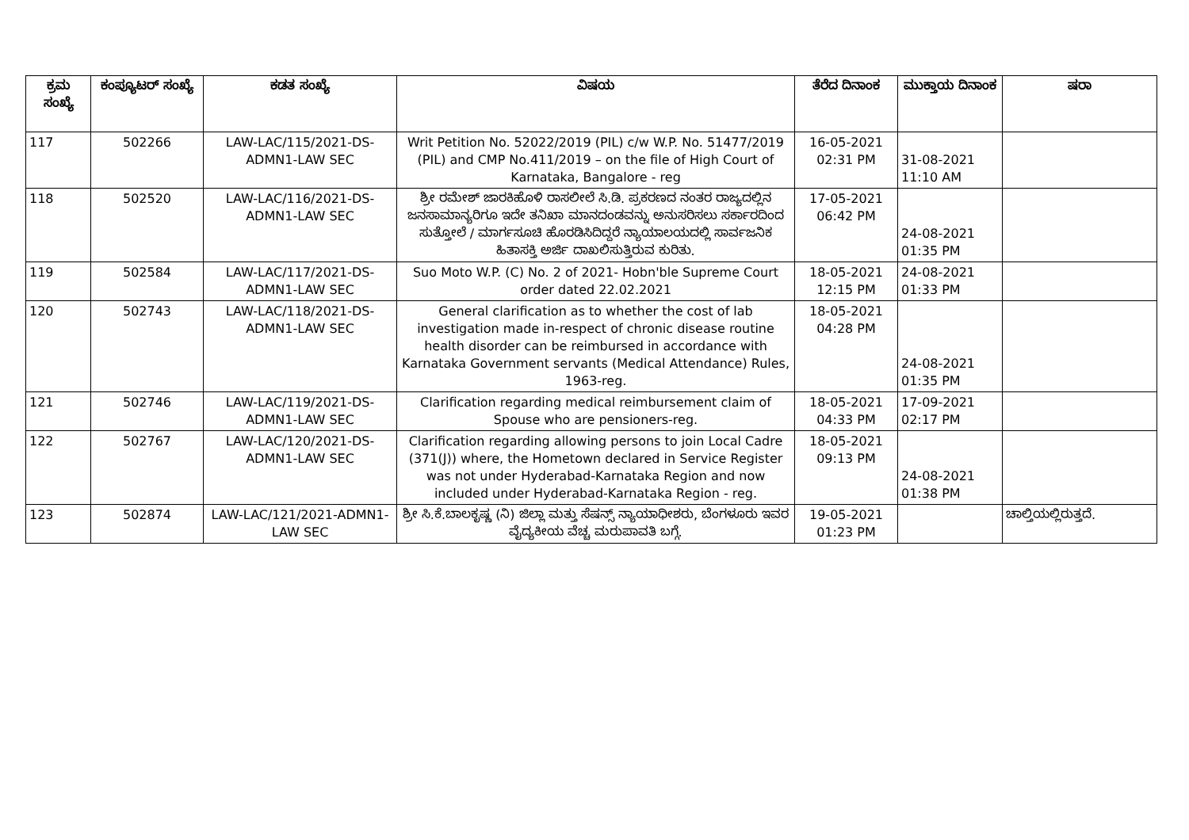| ಕ್ರಮ ಸಂಖ್ಯೆ | ಕಂಪ್ಯೂಟರ್ ಸಂಖ್ಯೆ | ಕಡತ ಸಂಖ್ಯೆ | ವಿಷಯ | ತೆರೆದ ದಿನಾಂಕ | ಮುಕ್ತಾಯ ದಿನಾಂಕ | ಷರಾ |
| --- | --- | --- | --- | --- | --- | --- |
| 117 | 502266 | LAW-LAC/115/2021-DS-ADMN1-LAW SEC | Writ Petition No. 52022/2019 (PIL) c/w W.P. No. 51477/2019 (PIL) and CMP No.411/2019 – on the file of High Court of Karnataka, Bangalore - reg | 16-05-2021 02:31 PM | 31-08-2021 11:10 AM | |
| 118 | 502520 | LAW-LAC/116/2021-DS-ADMN1-LAW SEC | ಶ್ರೀ ರಮೇಶ್ ಜಾರಕಿಹೊಳಿ ರಾಸಲೀಲೆ ಸಿ.ಡಿ. ಪ್ರಕರಣದ ನಂತರ ರಾಜ್ಯದಲ್ಲಿನ ಜನಸಾಮಾನ್ಯರಿಗೂ ಇದೇ ತನಿಖಾ ಮಾನದಂಡವನ್ನು ಅನುಸರಿಸಲು ಸರ್ಕಾರದಿಂದ ಸುತ್ತೋಲೆ / ಮಾರ್ಗಸೂಚಿ ಹೊರಡಿಸಿದಿದ್ದರೆ ನ್ಯಾಯಾಲಯದಲ್ಲಿ ಸಾರ್ವಜನಿಕ ಹಿತಾಸಕ್ತಿ ಅರ್ಜಿ ದಾಖಲಿಸುತ್ತಿರುವ ಕುರಿತು. | 17-05-2021 06:42 PM | 24-08-2021 01:35 PM | |
| 119 | 502584 | LAW-LAC/117/2021-DS-ADMN1-LAW SEC | Suo Moto W.P. (C) No. 2 of 2021- Hobn'ble Supreme Court order dated 22.02.2021 | 18-05-2021 12:15 PM | 24-08-2021 01:33 PM | |
| 120 | 502743 | LAW-LAC/118/2021-DS-ADMN1-LAW SEC | General clarification as to whether the cost of lab investigation made in-respect of chronic disease routine health disorder can be reimbursed in accordance with Karnataka Government servants (Medical Attendance) Rules, 1963-reg. | 18-05-2021 04:28 PM | 24-08-2021 01:35 PM | |
| 121 | 502746 | LAW-LAC/119/2021-DS-ADMN1-LAW SEC | Clarification regarding medical reimbursement claim of Spouse who are pensioners-reg. | 18-05-2021 04:33 PM | 17-09-2021 02:17 PM | |
| 122 | 502767 | LAW-LAC/120/2021-DS-ADMN1-LAW SEC | Clarification regarding allowing persons to join Local Cadre (371(J)) where, the Hometown declared in Service Register was not under Hyderabad-Karnataka Region and now included under Hyderabad-Karnataka Region - reg. | 18-05-2021 09:13 PM | 24-08-2021 01:38 PM | |
| 123 | 502874 | LAW-LAC/121/2021-ADMN1-LAW SEC | ಶ್ರೀ ಸಿ.ಕೆ.ಬಾಲಕೃಷ್ಣ (ನಿ) ಜಿಲ್ಲಾ ಮತ್ತು ಸೆಷನ್ಸ್ ನ್ಯಾಯಾಧೀಶರು, ಬೆಂಗಳೂರು ಇವರ ವೈದ್ಯಕೀಯ ವೆಚ್ಚ ಮರುಪಾವತಿ ಬಗ್ಗೆ. | 19-05-2021 01:23 PM | | ಚಾಲ್ತಿಯಲ್ಲಿರುತ್ತದೆ. |